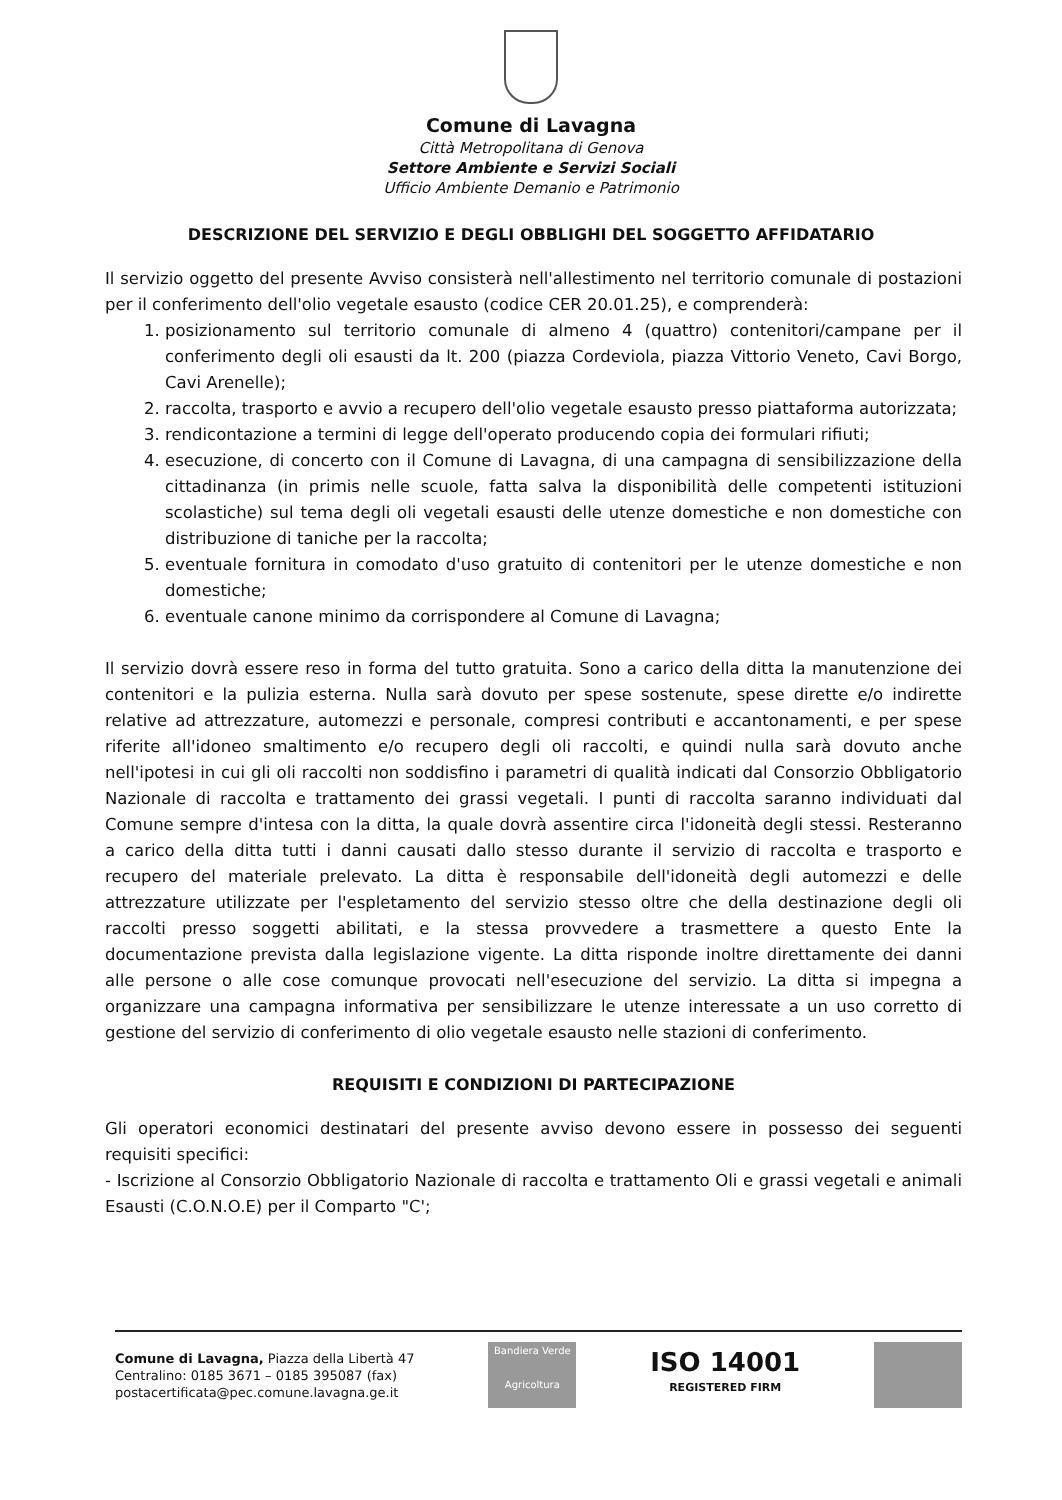Comune di Lavagna
Città Metropolitana di Genova
Settore Ambiente e Servizi Sociali
Ufficio Ambiente Demanio e Patrimonio
DESCRIZIONE DEL SERVIZIO E DEGLI OBBLIGHI DEL SOGGETTO AFFIDATARIO
Il servizio oggetto del presente Avviso consisterà nell'allestimento nel territorio comunale di postazioni per il conferimento dell'olio vegetale esausto (codice CER 20.01.25), e comprenderà:
1. posizionamento sul territorio comunale di almeno 4 (quattro) contenitori/campane per il conferimento degli oli esausti da lt. 200 (piazza Cordeviola, piazza Vittorio Veneto, Cavi Borgo, Cavi Arenelle);
2. raccolta, trasporto e avvio a recupero dell'olio vegetale esausto presso piattaforma autorizzata;
3. rendicontazione a termini di legge dell'operato producendo copia dei formulari rifiuti;
4. esecuzione, di concerto con il Comune di Lavagna, di una campagna di sensibilizzazione della cittadinanza (in primis nelle scuole, fatta salva la disponibilità delle competenti istituzioni scolastiche) sul tema degli oli vegetali esausti delle utenze domestiche e non domestiche con distribuzione di taniche per la raccolta;
5. eventuale fornitura in comodato d'uso gratuito di contenitori per le utenze domestiche e non domestiche;
6. eventuale canone minimo da corrispondere al Comune di Lavagna;
Il servizio dovrà essere reso in forma del tutto gratuita. Sono a carico della ditta la manutenzione dei contenitori e la pulizia esterna. Nulla sarà dovuto per spese sostenute, spese dirette e/o indirette relative ad attrezzature, automezzi e personale, compresi contributi e accantonamenti, e per spese riferite all'idoneo smaltimento e/o recupero degli oli raccolti, e quindi nulla sarà dovuto anche nell'ipotesi in cui gli oli raccolti non soddisfino i parametri di qualità indicati dal Consorzio Obbligatorio Nazionale di raccolta e trattamento dei grassi vegetali. I punti di raccolta saranno individuati dal Comune sempre d'intesa con la ditta, la quale dovrà assentire circa l'idoneità degli stessi. Resteranno a carico della ditta tutti i danni causati dallo stesso durante il servizio di raccolta e trasporto e recupero del materiale prelevato. La ditta è responsabile dell'idoneità degli automezzi e delle attrezzature utilizzate per l'espletamento del servizio stesso oltre che della destinazione degli oli raccolti presso soggetti abilitati, e la stessa provvedere a trasmettere a questo Ente la documentazione prevista dalla legislazione vigente. La ditta risponde inoltre direttamente dei danni alle persone o alle cose comunque provocati nell'esecuzione del servizio. La ditta si impegna a organizzare una campagna informativa per sensibilizzare le utenze interessate a un uso corretto di gestione del servizio di conferimento di olio vegetale esausto nelle stazioni di conferimento.
REQUISITI E CONDIZIONI DI PARTECIPAZIONE
Gli operatori economici destinatari del presente avviso devono essere in possesso dei seguenti requisiti specifici:
- Iscrizione al Consorzio Obbligatorio Nazionale di raccolta e trattamento Oli e grassi vegetali e animali Esausti (C.O.N.O.E) per il Comparto "C';
Comune di Lavagna, Piazza della Libertà 47
Centralino: 0185 3671 – 0185 395087 (fax)
postacertificata@pec.comune.lavagna.ge.it
Bandiera Verde
Agricoltura
ISO 14001
REGISTERED FIRM